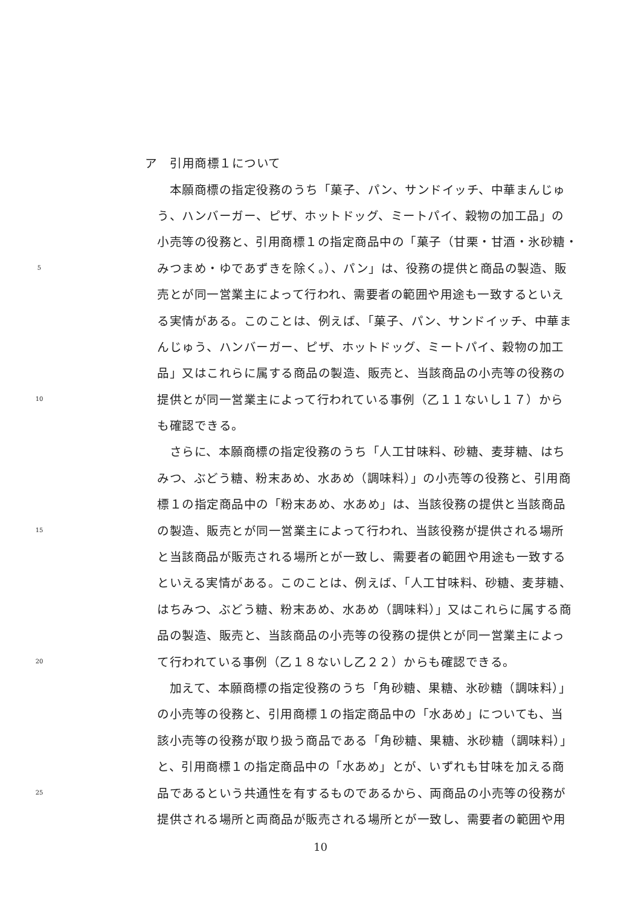ア　引用商標１について
　本願商標の指定役務のうち「菓子、パン、サンドイッチ、中華まんじゅ
う、ハンバーガー、ピザ、ホットドッグ、ミートパイ、穀物の加工品」の
小売等の役務と、引用商標１の指定商品中の「菓子（甘栗・甘酒・氷砂糖・
5 みつまめ・ゆであずきを除く。）、パン」は、役務の提供と商品の製造、販
売とが同一営業主によって行われ、需要者の範囲や用途も一致するといえ
る実情がある。このことは、例えば、「菓子、パン、サンドイッチ、中華ま
んじゅう、ハンバーガー、ピザ、ホットドッグ、ミートパイ、穀物の加工
品」又はこれらに属する商品の製造、販売と、当該商品の小売等の役務の
10 提供とが同一営業主によって行われている事例（乙１１ないし１７）から
も確認できる。
　さらに、本願商標の指定役務のうち「人工甘味料、砂糖、麦芽糖、はち
みつ、ぶどう糖、粉末あめ、水あめ（調味料）」の小売等の役務と、引用商
標１の指定商品中の「粉末あめ、水あめ」は、当該役務の提供と当該商品
15 の製造、販売とが同一営業主によって行われ、当該役務が提供される場所
と当該商品が販売される場所とが一致し、需要者の範囲や用途も一致する
といえる実情がある。このことは、例えば、「人工甘味料、砂糖、麦芽糖、
はちみつ、ぶどう糖、粉末あめ、水あめ（調味料）」又はこれらに属する商
品の製造、販売と、当該商品の小売等の役務の提供とが同一営業主によっ
20 て行われている事例（乙１８ないし乙２２）からも確認できる。
　加えて、本願商標の指定役務のうち「角砂糖、果糖、氷砂糖（調味料）」
の小売等の役務と、引用商標１の指定商品中の「水あめ」についても、当
該小売等の役務が取り扱う商品である「角砂糖、果糖、氷砂糖（調味料）」
と、引用商標１の指定商品中の「水あめ」とが、いずれも甘味を加える商
25 品であるという共通性を有するものであるから、両商品の小売等の役務が
提供される場所と両商品が販売される場所とが一致し、需要者の範囲や用
10